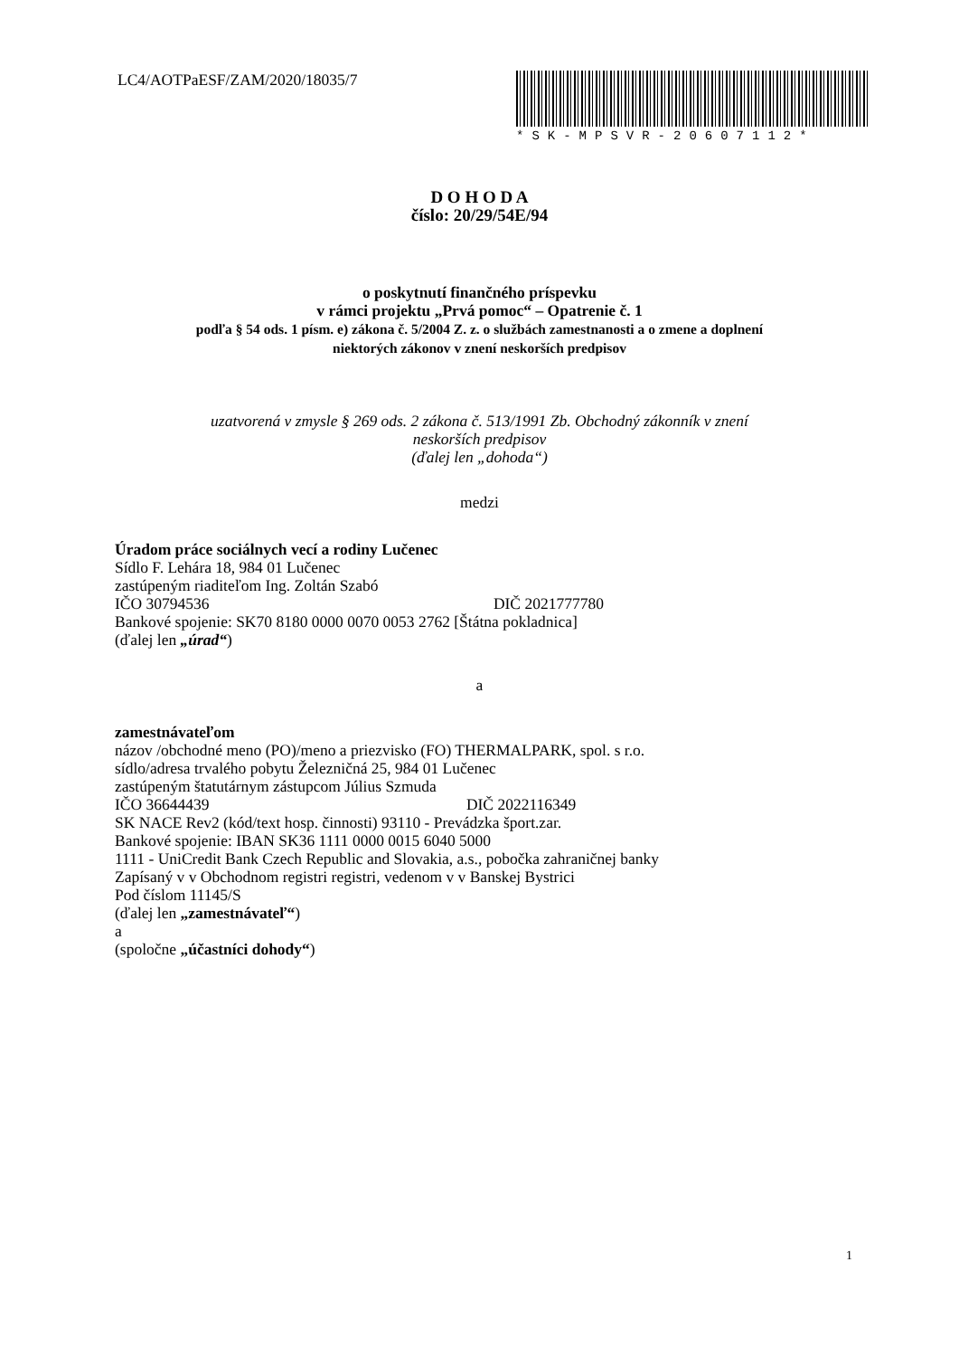LC4/AOTPaESF/ZAM/2020/18035/7
*SK-MPSVR-20607112*
D O H O D A
číslo: 20/29/54E/94
o poskytnutí finančného príspevku
v rámci projektu „Prvá pomoc“ – Opatrenie č. 1
podľa § 54 ods. 1 písm. e) zákona č. 5/2004 Z. z. o službách zamestnanosti a o zmene a doplnení
niektorých zákonov v znení neskorších predpisov
uzatvorená v zmysle § 269 ods. 2 zákona č. 513/1991 Zb. Obchodný zákonník v znení
neskorších predpisov
(ďalej len „dohoda“)
medzi
Úradom práce sociálnych vecí a rodiny Lučenec
Sídlo F. Lehára 18, 984 01 Lučenec
zastúpeným riaditeľom Ing. Zoltán Szabó
IČO 30794536 DIČ 2021777780
Bankové spojenie: SK70 8180 0000 0070 0053 2762 [Štátna pokladnica]
(ďalej len „úrad“)
a
zamestnávateľom
názov /obchodné meno (PO)/meno a priezvisko (FO) THERMALPARK, spol. s r.o.
sídlo/adresa trvalého pobytu Železničná 25, 984 01 Lučenec
zastúpeným štatutárnym zástupcom Július Szmuda
IČO 36644439 DIČ 2022116349
SK NACE Rev2 (kód/text hosp. činnosti) 93110 - Prevádzka šport.zar.
Bankové spojenie: IBAN SK36 1111 0000 0015 6040 5000
1111 - UniCredit Bank Czech Republic and Slovakia, a.s., pobočka zahraničnej banky
Zapísaný v v Obchodnom registri registri, vedenom v v Banskej Bystrici
Pod číslom 11145/S
(ďalej len „zamestnávateľ“)
a
(spoločne „účastníci dohody“)
1